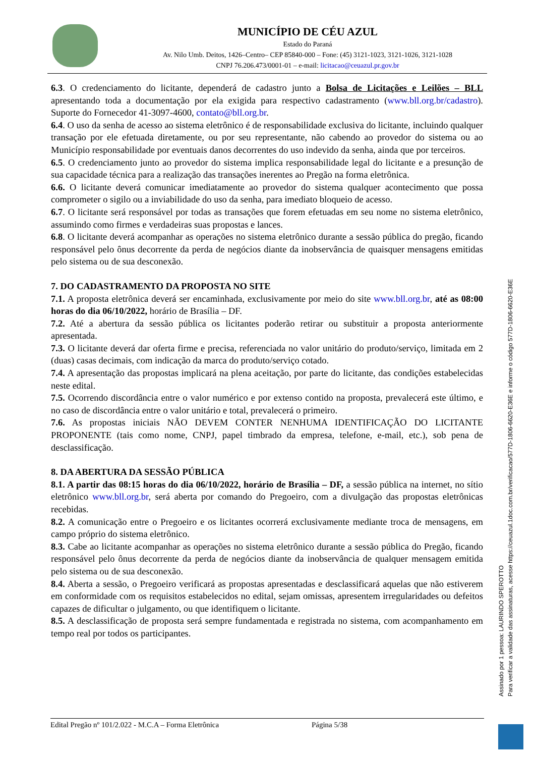MUNICÍPIO DE CÉU AZUL
Estado do Paraná
Av. Nilo Umb. Deitos, 1426–Centro– CEP 85840-000 – Fone: (45) 3121-1023, 3121-1026, 3121-1028
CNPJ 76.206.473/0001-01 – e-mail: licitacao@ceuazul.pr.gov.br
6.3. O credenciamento do licitante, dependerá de cadastro junto a Bolsa de Licitações e Leilões – BLL apresentando toda a documentação por ela exigida para respectivo cadastramento (www.bll.org.br/cadastro). Suporte do Fornecedor 41-3097-4600, contato@bll.org.br.
6.4. O uso da senha de acesso ao sistema eletrônico é de responsabilidade exclusiva do licitante, incluindo qualquer transação por ele efetuada diretamente, ou por seu representante, não cabendo ao provedor do sistema ou ao Município responsabilidade por eventuais danos decorrentes do uso indevido da senha, ainda que por terceiros.
6.5. O credenciamento junto ao provedor do sistema implica responsabilidade legal do licitante e a presunção de sua capacidade técnica para a realização das transações inerentes ao Pregão na forma eletrônica.
6.6. O licitante deverá comunicar imediatamente ao provedor do sistema qualquer acontecimento que possa comprometer o sigilo ou a inviabilidade do uso da senha, para imediato bloqueio de acesso.
6.7. O licitante será responsável por todas as transações que forem efetuadas em seu nome no sistema eletrônico, assumindo como firmes e verdadeiras suas propostas e lances.
6.8. O licitante deverá acompanhar as operações no sistema eletrônico durante a sessão pública do pregão, ficando responsável pelo ônus decorrente da perda de negócios diante da inobservância de quaisquer mensagens emitidas pelo sistema ou de sua desconexão.
7. DO CADASTRAMENTO DA PROPOSTA NO SITE
7.1. A proposta eletrônica deverá ser encaminhada, exclusivamente por meio do site www.bll.org.br, até as 08:00 horas do dia 06/10/2022, horário de Brasília – DF.
7.2. Até a abertura da sessão pública os licitantes poderão retirar ou substituir a proposta anteriormente apresentada.
7.3. O licitante deverá dar oferta firme e precisa, referenciada no valor unitário do produto/serviço, limitada em 2 (duas) casas decimais, com indicação da marca do produto/serviço cotado.
7.4. A apresentação das propostas implicará na plena aceitação, por parte do licitante, das condições estabelecidas neste edital.
7.5. Ocorrendo discordância entre o valor numérico e por extenso contido na proposta, prevalecerá este último, e no caso de discordância entre o valor unitário e total, prevalecerá o primeiro.
7.6. As propostas iniciais NÃO DEVEM CONTER NENHUMA IDENTIFICAÇÃO DO LICITANTE PROPONENTE (tais como nome, CNPJ, papel timbrado da empresa, telefone, e-mail, etc.), sob pena de desclassificação.
8. DA ABERTURA DA SESSÃO PÚBLICA
8.1. A partir das 08:15 horas do dia 06/10/2022, horário de Brasília – DF, a sessão pública na internet, no sítio eletrônico www.bll.org.br, será aberta por comando do Pregoeiro, com a divulgação das propostas eletrônicas recebidas.
8.2. A comunicação entre o Pregoeiro e os licitantes ocorrerá exclusivamente mediante troca de mensagens, em campo próprio do sistema eletrônico.
8.3. Cabe ao licitante acompanhar as operações no sistema eletrônico durante a sessão pública do Pregão, ficando responsável pelo ônus decorrente da perda de negócios diante da inobservância de qualquer mensagem emitida pelo sistema ou de sua desconexão.
8.4. Aberta a sessão, o Pregoeiro verificará as propostas apresentadas e desclassificará aquelas que não estiverem em conformidade com os requisitos estabelecidos no edital, sejam omissas, apresentem irregularidades ou defeitos capazes de dificultar o julgamento, ou que identifiquem o licitante.
8.5. A desclassificação de proposta será sempre fundamentada e registrada no sistema, com acompanhamento em tempo real por todos os participantes.
Edital Pregão nº 101/2.022 - M.C.A – Forma Eletrônica Página 5/38
Assinado por 1 pessoa: LAURINDO SPEROTTO
Para verificar a validade das assinaturas, acesse https://ceuazul.1doc.com.br/verificacao/577D-1806-6620-E36E e informe o código 577D-1806-6620-E36E